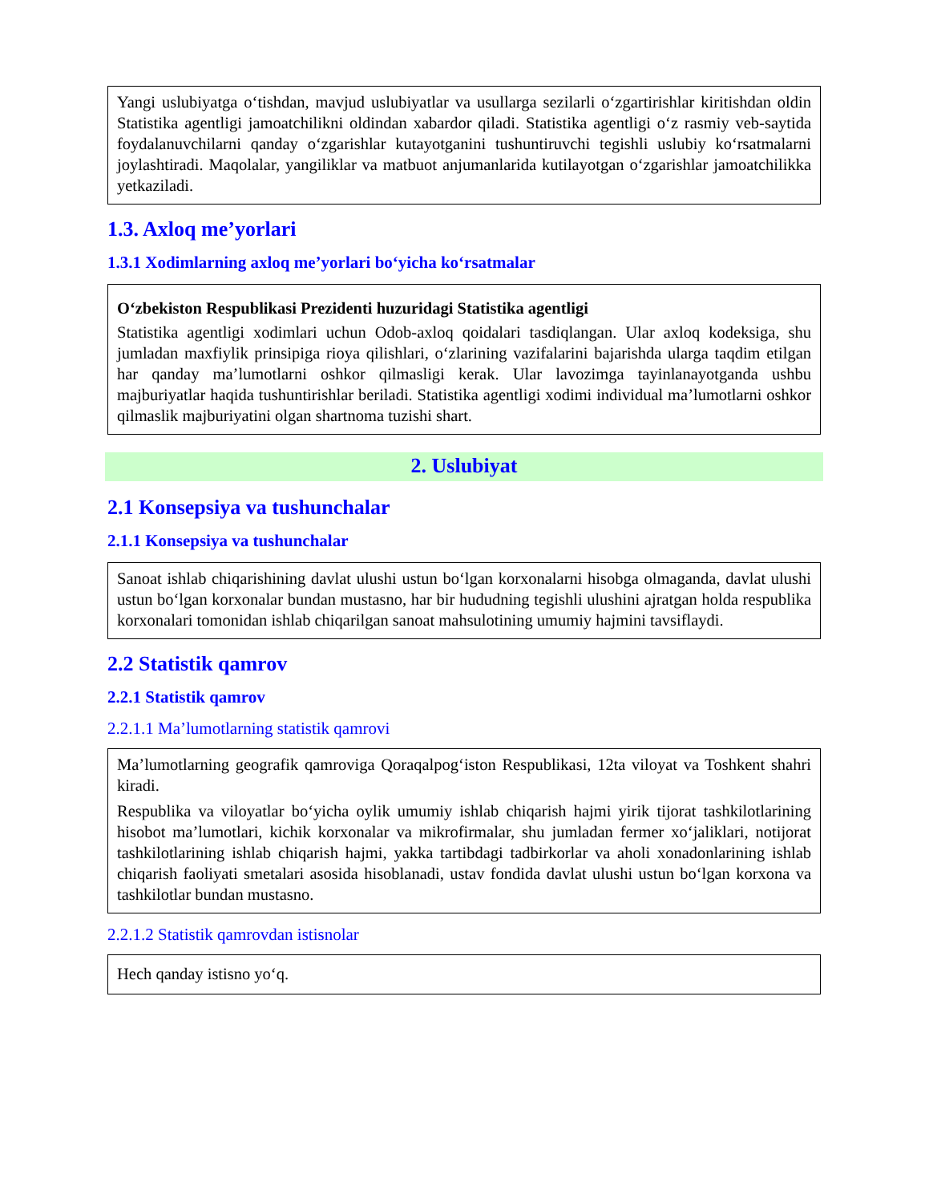Yangi uslubiyatga o‘tishdan, mavjud uslubiyatlar va usullarga sezilarli o‘zgartirishlar kiritishdan oldin Statistika agentligi jamoatchilikni oldindan xabardor qiladi. Statistika agentligi o‘z rasmiy veb-saytida foydalanuvchilarni qanday o‘zgarishlar kutayotganini tushuntiruvchi tegishli uslubiy ko‘rsatmalarni joylashtiradi. Maqolalar, yangiliklar va matbuot anjumanlarida kutilayotgan o‘zgarishlar jamoatchilikka yetkaziladi.
1.3. Axloq me’yorlari
1.3.1 Xodimlarning axloq me’yorlari bo‘yicha ko‘rsatmalar
O‘zbekiston Respublikasi Prezidenti huzuridagi Statistika agentligi
Statistika agentligi xodimlari uchun Odob-axloq qoidalari tasdiqlangan. Ular axloq kodeksiga, shu jumladan maxfiylik prinsipiga rioya qilishlari, o‘zlarining vazifalarini bajarishda ularga taqdim etilgan har qanday ma’lumotlarni oshkor qilmasligi kerak. Ular lavozimga tayinlanayotganda ushbu majburiyatlar haqida tushuntirishlar beriladi. Statistika agentligi xodimi individual ma’lumotlarni oshkor qilmaslik majburiyatini olgan shartnoma tuzishi shart.
2. Uslubiyat
2.1 Konsepsiya va tushunchalar
2.1.1 Konsepsiya va tushunchalar
Sanoat ishlab chiqarishining davlat ulushi ustun bo‘lgan korxonalarni hisobga olmaganda, davlat ulushi ustun bo‘lgan korxonalar bundan mustasno, har bir hududning tegishli ulushini ajratgan holda respublika korxonalari tomonidan ishlab chiqarilgan sanoat mahsulotining umumiy hajmini tavsiflaydi.
2.2 Statistik qamrov
2.2.1 Statistik qamrov
2.2.1.1 Ma’lumotlarning statistik qamrovi
Ma’lumotlarning geografik qamroviga Qoraqalpog‘iston Respublikasi, 12ta viloyat va Toshkent shahri kiradi.
Respublika va viloyatlar bo‘yicha oylik umumiy ishlab chiqarish hajmi yirik tijorat tashkilotlarining hisobot ma’lumotlari, kichik korxonalar va mikrofirmalar, shu jumladan fermer xo‘jaliklari, notijorat tashkilotlarining ishlab chiqarish hajmi, yakka tartibdagi tadbirkorlar va aholi xonadonlarining ishlab chiqarish faoliyati smetalari asosida hisoblanadi, ustav fondida davlat ulushi ustun bo‘lgan korxona va tashkilotlar bundan mustasno.
2.2.1.2 Statistik qamrovdan istisnolar
Hech qanday istisno yo‘q.